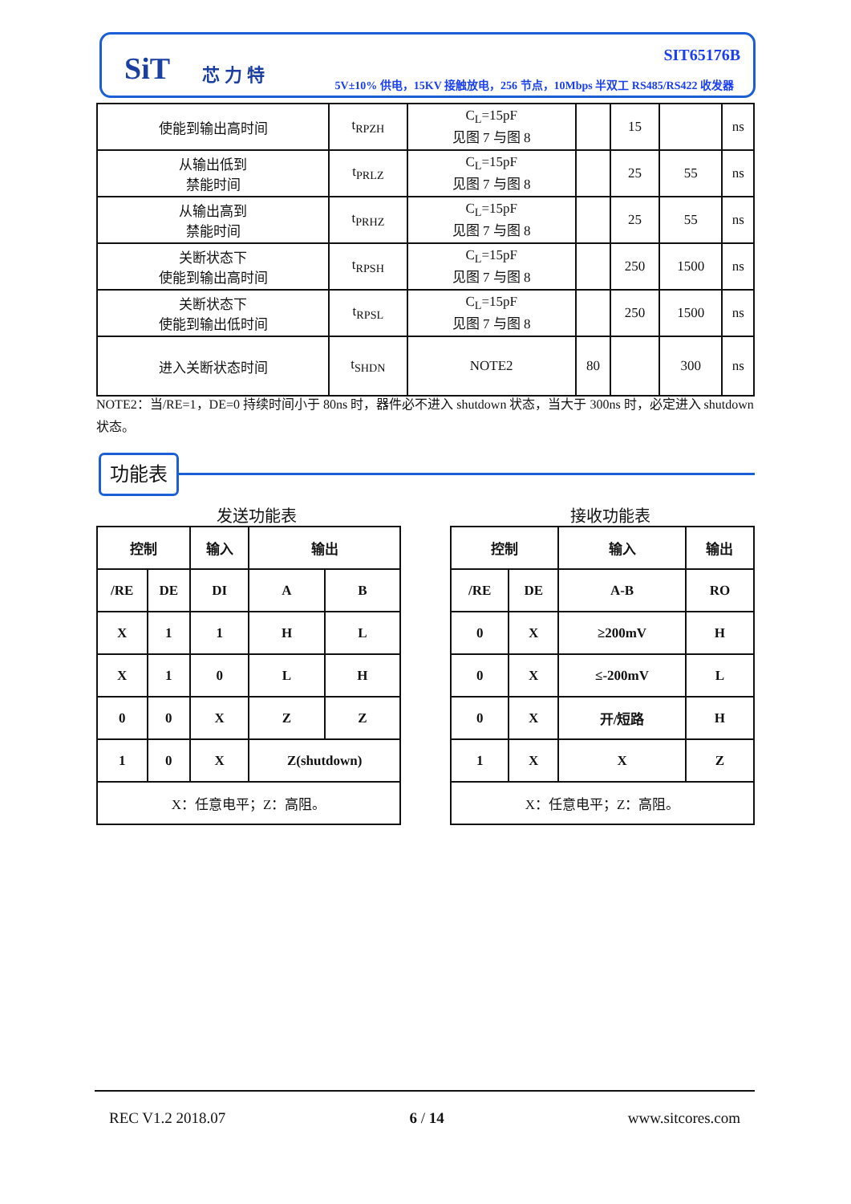SiT 芯力特
SIT65176B
5V±10% 供电，15KV 接触放电，256 节点，10Mbps 半双工 RS485/RS422 收发器
| 使能到输出高时间 | t<sub>RPZH</sub> | C<sub>L</sub>=15pF 见图 7 与图 8 | | 15 | | ns |
| 从输出低到 禁能时间 | t<sub>PRLZ</sub> | C<sub>L</sub>=15pF 见图 7 与图 8 | | 25 | 55 | ns |
| 从输出高到 禁能时间 | t<sub>PRHZ</sub> | C<sub>L</sub>=15pF 见图 7 与图 8 | | 25 | 55 | ns |
| 关断状态下 使能到输出高时间 | t<sub>RPSH</sub> | C<sub>L</sub>=15pF 见图 7 与图 8 | | 250 | 1500 | ns |
| 关断状态下 使能到输出低时间 | t<sub>RPSL</sub> | C<sub>L</sub>=15pF 见图 7 与图 8 | | 250 | 1500 | ns |
| 进入关断状态时间 | t<sub>SHDN</sub> | NOTE2 | 80 | | 300 | ns |
NOTE2：当/RE=1，DE=0 持续时间小于 80ns 时，器件必不进入 shutdown 状态，当大于 300ns 时，必定进入 shutdown 状态。
功能表
发送功能表 接收功能表
| 控制 | | 输入 | 输出 | |
| /RE | DE | DI | A | B |
| X | 1 | 1 | H | L |
| X | 1 | 0 | L | H |
| 0 | 0 | X | Z | Z |
| 1 | 0 | X | Z(shutdown) | |
| X：任意电平；Z：高阻。 | | | | |
| 控制 | | 输入 | 输出 |
| /RE | DE | A-B | RO |
| 0 | X | ≥200mV | H |
| 0 | X | ≤-200mV | L |
| 0 | X | 开/短路 | H |
| 1 | X | X | Z |
| X：任意电平；Z：高阻。 | | | |
REC V1.2 2018.07 6 / 14 www.sitcores.com